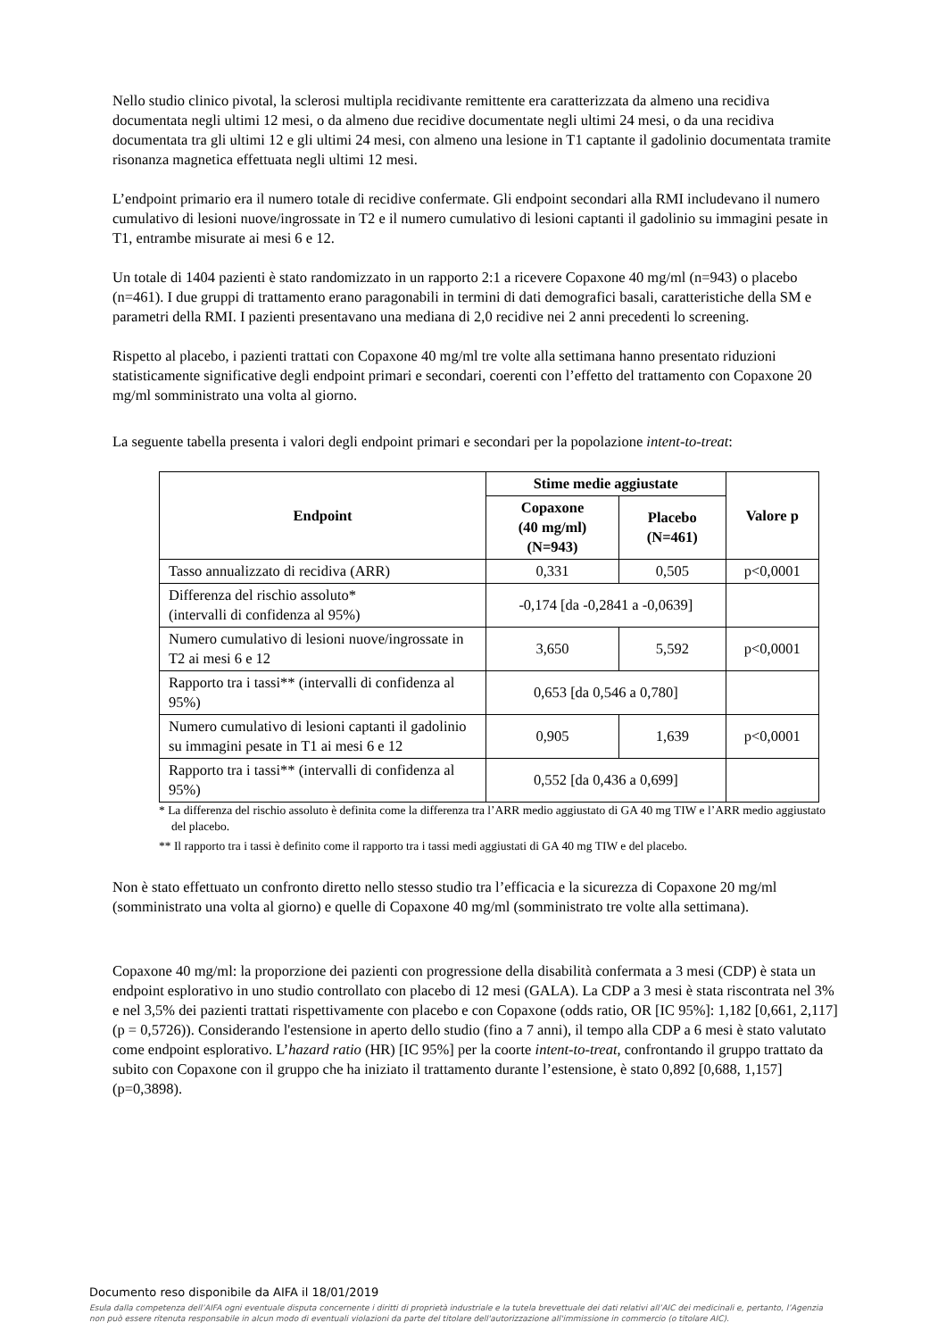Nello studio clinico pivotal, la sclerosi multipla recidivante remittente era caratterizzata da almeno una recidiva documentata negli ultimi 12 mesi, o da almeno due recidive documentate negli ultimi 24 mesi, o da una recidiva documentata tra gli ultimi 12 e gli ultimi 24 mesi, con almeno una lesione in T1 captante il gadolinio documentata tramite risonanza magnetica effettuata negli ultimi 12 mesi.
L’endpoint primario era il numero totale di recidive confermate. Gli endpoint secondari alla RMI includevano il numero cumulativo di lesioni nuove/ingrossate in T2 e il numero cumulativo di lesioni captanti il gadolinio su immagini pesate in T1, entrambe misurate ai mesi 6 e 12.
Un totale di 1404 pazienti è stato randomizzato in un rapporto 2:1 a ricevere Copaxone 40 mg/ml (n=943) o placebo (n=461). I due gruppi di trattamento erano paragonabili in termini di dati demografici basali, caratteristiche della SM e parametri della RMI. I pazienti presentavano una mediana di 2,0 recidive nei 2 anni precedenti lo screening.
Rispetto al placebo, i pazienti trattati con Copaxone 40 mg/ml tre volte alla settimana hanno presentato riduzioni statisticamente significative degli endpoint primari e secondari, coerenti con l’effetto del trattamento con Copaxone 20 mg/ml somministrato una volta al giorno.
La seguente tabella presenta i valori degli endpoint primari e secondari per la popolazione intent-to-treat:
| Endpoint | Stime medie aggiustate | | Valore p |
| --- | --- | --- | --- |
| | Copaxone (40 mg/ml) (N=943) | Placebo (N=461) | |
| Tasso annualizzato di recidiva (ARR) | 0,331 | 0,505 | p<0,0001 |
| Differenza del rischio assoluto* (intervalli di confidenza al 95%) | -0,174 [da -0,2841 a -0,0639] | | |
| Numero cumulativo di lesioni nuove/ingrossate in T2 ai mesi 6 e 12 | 3,650 | 5,592 | p<0,0001 |
| Rapporto tra i tassi** (intervalli di confidenza al 95%) | 0,653 [da 0,546 a 0,780] | | |
| Numero cumulativo di lesioni captanti il gadolinio su immagini pesate in T1 ai mesi 6 e 12 | 0,905 | 1,639 | p<0,0001 |
| Rapporto tra i tassi** (intervalli di confidenza al 95%) | 0,552 [da 0,436 a 0,699] | | |
* La differenza del rischio assoluto è definita come la differenza tra l’ARR medio aggiustato di GA 40 mg TIW e l’ARR medio aggiustato del placebo.
** Il rapporto tra i tassi è definito come il rapporto tra i tassi medi aggiustati di GA 40 mg TIW e del placebo.
Non è stato effettuato un confronto diretto nello stesso studio tra l’efficacia e la sicurezza di Copaxone 20 mg/ml (somministrato una volta al giorno) e quelle di Copaxone 40 mg/ml (somministrato tre volte alla settimana).
Copaxone 40 mg/ml: la proporzione dei pazienti con progressione della disabilità confermata a 3 mesi (CDP) è stata un endpoint esplorativo in uno studio controllato con placebo di 12 mesi (GALA). La CDP a 3 mesi è stata riscontrata nel 3% e nel 3,5% dei pazienti trattati rispettivamente con placebo e con Copaxone (odds ratio, OR [IC 95%]: 1,182 [0,661, 2,117] (p = 0,5726)). Considerando l'estensione in aperto dello studio (fino a 7 anni), il tempo alla CDP a 6 mesi è stato valutato come endpoint esplorativo. L’hazard ratio (HR) [IC 95%] per la coorte intent-to-treat, confrontando il gruppo trattato da subito con Copaxone con il gruppo che ha iniziato il trattamento durante l’estensione, è stato 0,892 [0,688, 1,157] (p=0,3898).
Documento reso disponibile da AIFA il 18/01/2019
Esula dalla competenza dell’AIFA ogni eventuale disputa concernente i diritti di proprietà industriale e la tutela brevettuale dei dati relativi all’AIC dei medicinali e, pertanto, l’Agenzia non può essere ritenuta responsabile in alcun modo di eventuali violazioni da parte del titolare dell'autorizzazione all'immissione in commercio (o titolare AIC).